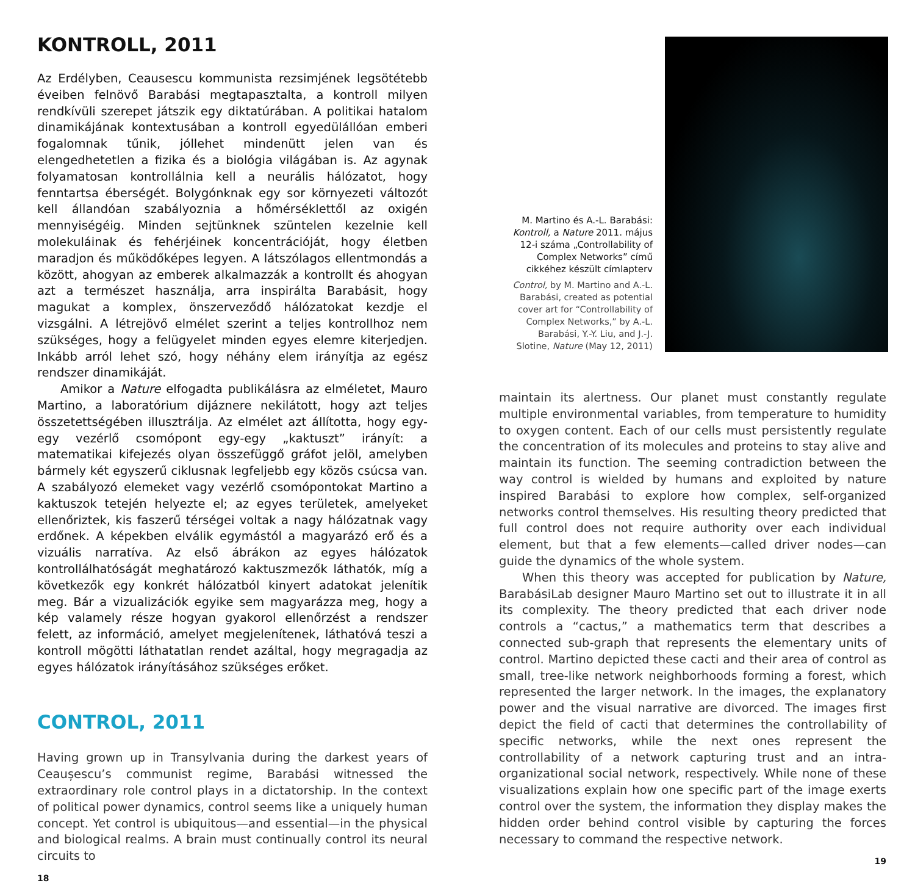KONTROLL, 2011
Az Erdélyben, Ceausescu kommunista rezsimjének legsötétebb éveiben felnövő Barabási megtapasztalta, a kontroll milyen rendkívüli szerepet játszik egy diktatúrában. A politikai hatalom dinamikájának kontextusában a kontroll egyedülállóan emberi fogalomnak tűnik, jóllehet mindenütt jelen van és elengedhetetlen a fizika és a biológia világában is. Az agynak folyamatosan kontrollálnia kell a neurális hálózatot, hogy fenntartsa éberségét. Bolygónknak egy sor környezeti változót kell állandóan szabályoznia a hőmérséklettől az oxigén mennyiségéig. Minden sejtünknek szüntelen kezelnie kell molekuláinak és fehérjéinek koncentrációját, hogy életben maradjon és működőképes legyen. A látszólagos ellentmondás a között, ahogyan az emberek alkalmazzák a kontrollt és ahogyan azt a természet használja, arra inspirálta Barabásit, hogy magukat a komplex, önszerveződő hálózatokat kezdje el vizsgálni. A létrejövő elmélet szerint a teljes kontrollhoz nem szükséges, hogy a felügyelet minden egyes elemre kiterjedjen. Inkább arról lehet szó, hogy néhány elem irányítja az egész rendszer dinamikáját.
Amikor a Nature elfogadta publikálásra az elméletet, Mauro Martino, a laboratórium dijáznere nekilátott, hogy azt teljes összetettségében illusztrálja. Az elmélet azt állította, hogy egy-egy vezérlő csomópont egy-egy „kaktuszt” irányít: a matematikai kifejezés olyan összefüggő gráfot jelöl, amelyben bármely két egyszerű ciklusnak legfeljebb egy közös csúcsa van. A szabályozó elemeket vagy vezérlő csomópontokat Martino a kaktuszok tetején helyezte el; az egyes területek, amelyeket ellenőriztek, kis faszerű térségei voltak a nagy hálózatnak vagy erdőnek. A képekben elválik egymástól a magyarázó erő és a vizuális narratíva. Az első ábrákon az egyes hálózatok kontrollálhatóságát meghatározó kaktuszmezők láthatók, míg a következők egy konkrét hálózatból kinyert adatokat jelenítik meg. Bár a vizualizációk egyike sem magyarázza meg, hogy a kép valamely része hogyan gyakorol ellenőrzést a rendszer felett, az információ, amelyet megjelenítenek, láthatóvá teszi a kontroll mögötti láthatatlan rendet azáltal, hogy megragadja az egyes hálózatok irányításához szükséges erőket.
CONTROL, 2011
Having grown up in Transylvania during the darkest years of Ceaușescu’s communist regime, Barabási witnessed the extraordinary role control plays in a dictatorship. In the context of political power dynamics, control seems like a uniquely human concept. Yet control is ubiquitous—and essential—in the physical and biological realms. A brain must continually control its neural circuits to
18
M. Martino és A.-L. Barabási: Kontroll, a Nature 2011. május 12-i száma „Controllability of Complex Networks” című cikkéhez készült címlapterv
Control, by M. Martino and A.-L. Barabási, created as potential cover art for “Controllability of Complex Networks,” by A.-L. Barabási, Y.-Y. Liu, and J.-J. Slotine, Nature (May 12, 2011)
maintain its alertness. Our planet must constantly regulate multiple environmental variables, from temperature to humidity to oxygen content. Each of our cells must persistently regulate the concentration of its molecules and proteins to stay alive and maintain its function. The seeming contradiction between the way control is wielded by humans and exploited by nature inspired Barabási to explore how complex, self-organized networks control themselves. His resulting theory predicted that full control does not require authority over each individual element, but that a few elements—called driver nodes—can guide the dynamics of the whole system.
When this theory was accepted for publication by Nature, BarabásiLab designer Mauro Martino set out to illustrate it in all its complexity. The theory predicted that each driver node controls a “cactus,” a mathematics term that describes a connected sub-graph that represents the elementary units of control. Martino depicted these cacti and their area of control as small, tree-like network neighborhoods forming a forest, which represented the larger network. In the images, the explanatory power and the visual narrative are divorced. The images first depict the field of cacti that determines the controllability of specific networks, while the next ones represent the controllability of a network capturing trust and an intra-organizational social network, respectively. While none of these visualizations explain how one specific part of the image exerts control over the system, the information they display makes the hidden order behind control visible by capturing the forces necessary to command the respective network.
19